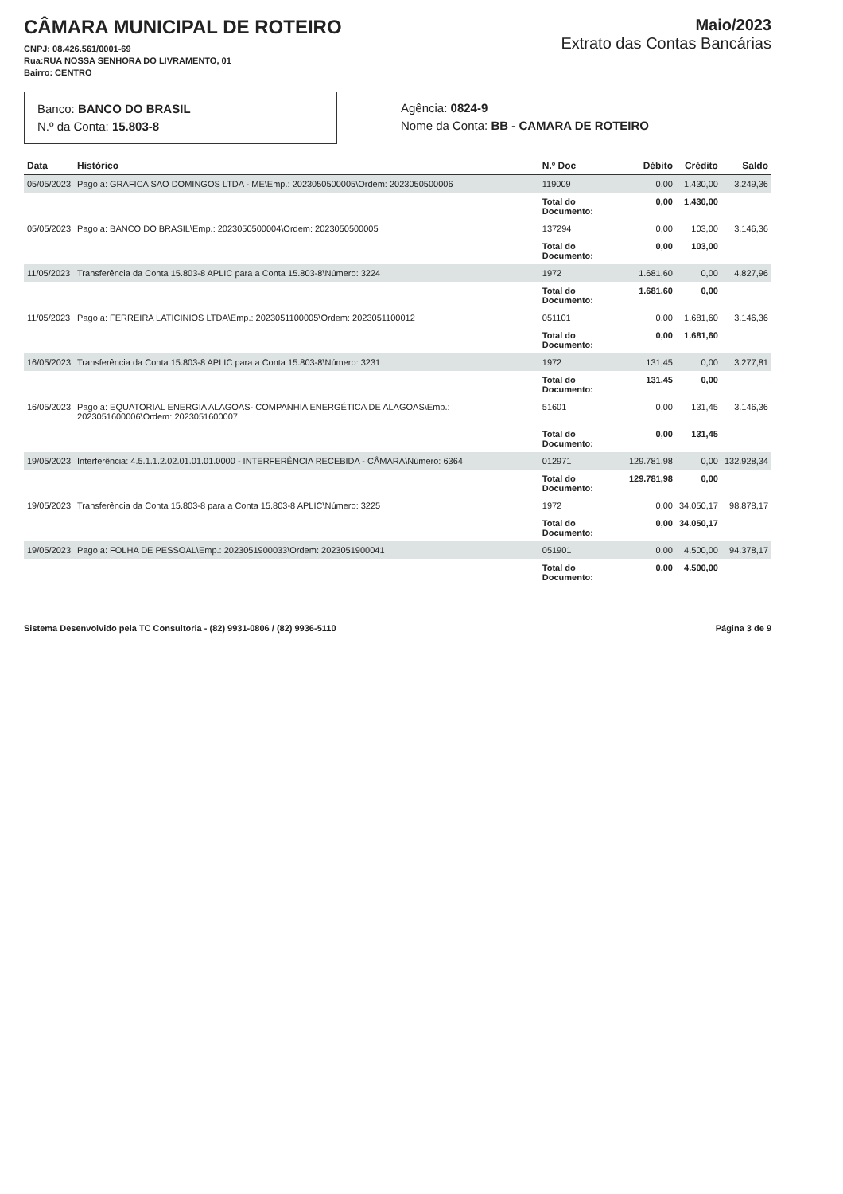CÂMARA MUNICIPAL DE ROTEIRO
CNPJ: 08.426.561/0001-69
Rua:RUA NOSSA SENHORA DO LIVRAMENTO, 01
Bairro: CENTRO
Maio/2023
Extrato das Contas Bancárias
Banco: BANCO DO BRASIL
N.º da Conta: 15.803-8
Agência: 0824-9
Nome da Conta: BB - CAMARA DE ROTEIRO
| Data | Histórico | N.º Doc | Débito | Crédito | Saldo |
| --- | --- | --- | --- | --- | --- |
| 05/05/2023 | Pago a: GRAFICA SAO DOMINGOS LTDA - ME\Emp.: 2023050500005\Ordem: 2023050500006 | 119009 | 0,00 | 1.430,00 | 3.249,36 |
| | | Total do Documento: | 0,00 | 1.430,00 | |
| 05/05/2023 | Pago a: BANCO DO BRASIL\Emp.: 2023050500004\Ordem: 2023050500005 | 137294 | 0,00 | 103,00 | 3.146,36 |
| | | Total do Documento: | 0,00 | 103,00 | |
| 11/05/2023 | Transferência da Conta 15.803-8 APLIC para a Conta 15.803-8\Número: 3224 | 1972 | 1.681,60 | 0,00 | 4.827,96 |
| | | Total do Documento: | 1.681,60 | 0,00 | |
| 11/05/2023 | Pago a: FERREIRA LATICINIOS LTDA\Emp.: 2023051100005\Ordem: 2023051100012 | 051101 | 0,00 | 1.681,60 | 3.146,36 |
| | | Total do Documento: | 0,00 | 1.681,60 | |
| 16/05/2023 | Transferência da Conta 15.803-8 APLIC para a Conta 15.803-8\Número: 3231 | 1972 | 131,45 | 0,00 | 3.277,81 |
| | | Total do Documento: | 131,45 | 0,00 | |
| 16/05/2023 | Pago a: EQUATORIAL ENERGIA ALAGOAS- COMPANHIA ENERGÉTICA DE ALAGOAS\Emp.: 2023051600006\Ordem: 2023051600007 | 51601 | 0,00 | 131,45 | 3.146,36 |
| | | Total do Documento: | 0,00 | 131,45 | |
| 19/05/2023 | Interferência: 4.5.1.1.2.02.01.01.01.0000 - INTERFERÊNCIA RECEBIDA - CÂMARA\Número: 6364 | 012971 | 129.781,98 | 0,00 | 132.928,34 |
| | | Total do Documento: | 129.781,98 | 0,00 | |
| 19/05/2023 | Transferência da Conta 15.803-8 para a Conta 15.803-8 APLIC\Número: 3225 | 1972 | 0,00 | 34.050,17 | 98.878,17 |
| | | Total do Documento: | 0,00 | 34.050,17 | |
| 19/05/2023 | Pago a: FOLHA DE PESSOAL\Emp.: 2023051900033\Ordem: 2023051900041 | 051901 | 0,00 | 4.500,00 | 94.378,17 |
| | | Total do Documento: | 0,00 | 4.500,00 | |
Sistema Desenvolvido pela TC Consultoria - (82) 9931-0806 / (82) 9936-5110 Página 3 de 9